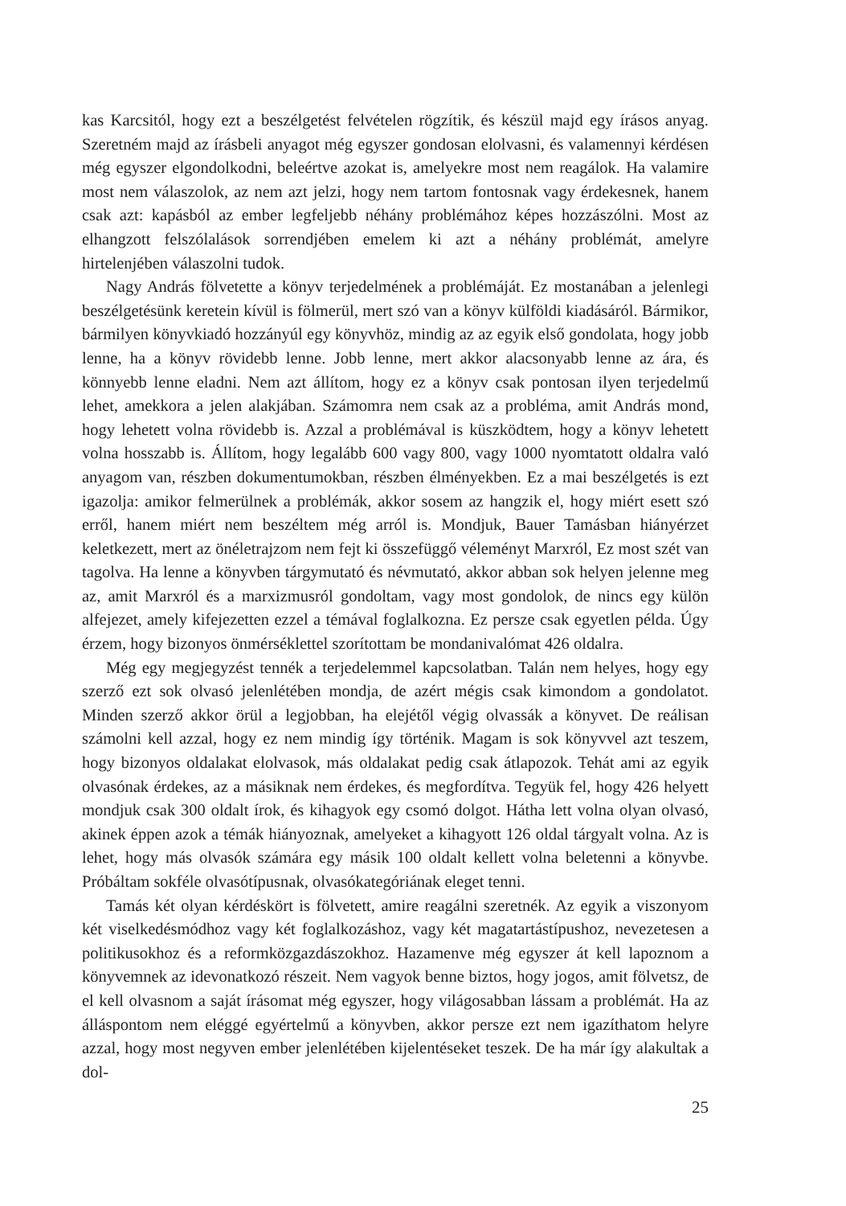kas Karcsitól, hogy ezt a beszélgetést felvételen rögzítik, és készül majd egy írásos anyag. Szeretném majd az írásbeli anyagot még egyszer gondosan elolvasni, és valamennyi kérdésen még egyszer elgondolkodni, beleértve azokat is, amelyekre most nem reagálok. Ha valamire most nem válaszolok, az nem azt jelzi, hogy nem tartom fontosnak vagy érdekesnek, hanem csak azt: kapásból az ember legfeljebb néhány problémához képes hozzászólni. Most az elhangzott felszólalások sorrendjében emelem ki azt a néhány problémát, amelyre hirtelenjében válaszolni tudok.
Nagy András fölvetette a könyv terjedelmének a problémáját. Ez mostanában a jelenlegi beszélgetésünk keretein kívül is fölmerül, mert szó van a könyv külföldi kiadásáról. Bármikor, bármilyen könyvkiadó hozzányúl egy könyvhöz, mindig az az egyik első gondolata, hogy jobb lenne, ha a könyv rövidebb lenne. Jobb lenne, mert akkor alacsonyabb lenne az ára, és könnyebb lenne eladni. Nem azt állítom, hogy ez a könyv csak pontosan ilyen terjedelmű lehet, amekkora a jelen alakjában. Számomra nem csak az a probléma, amit András mond, hogy lehetett volna rövidebb is. Azzal a problémával is küszködtem, hogy a könyv lehetett volna hosszabb is. Állítom, hogy legalább 600 vagy 800, vagy 1000 nyomtatott oldalra való anyagom van, részben dokumentumokban, részben élményekben. Ez a mai beszélgetés is ezt igazolja: amikor felmerülnek a problémák, akkor sosem az hangzik el, hogy miért esett szó erről, hanem miért nem beszéltem még arról is. Mondjuk, Bauer Tamásban hiányérzet keletkezett, mert az önéletrajzom nem fejt ki összefüggő véleményt Marxról, Ez most szét van tagolva. Ha lenne a könyvben tárgymutató és névmutató, akkor abban sok helyen jelenne meg az, amit Marxról és a marxizmusról gondoltam, vagy most gondolok, de nincs egy külön alfejezet, amely kifejezetten ezzel a témával foglalkozna. Ez persze csak egyetlen példa. Úgy érzem, hogy bizonyos önmérséklettel szorítottam be mondanivalómat 426 oldalra.
Még egy megjegyzést tennék a terjedelemmel kapcsolatban. Talán nem helyes, hogy egy szerző ezt sok olvasó jelenlétében mondja, de azért mégis csak kimondom a gondolatot. Minden szerző akkor örül a legjobban, ha elejétől végig olvassák a könyvet. De reálisan számolni kell azzal, hogy ez nem mindig így történik. Magam is sok könyvvel azt teszem, hogy bizonyos oldalakat elolvasok, más oldalakat pedig csak átlapozok. Tehát ami az egyik olvasónak érdekes, az a másiknak nem érdekes, és megfordítva. Tegyük fel, hogy 426 helyett mondjuk csak 300 oldalt írok, és kihagyok egy csomó dolgot. Hátha lett volna olyan olvasó, akinek éppen azok a témák hiányoznak, amelyeket a kihagyott 126 oldal tárgyalt volna. Az is lehet, hogy más olvasók számára egy másik 100 oldalt kellett volna beletenni a könyvbe. Próbáltam sokféle olvasótípusnak, olvasókategóriának eleget tenni.
Tamás két olyan kérdéskört is fölvetett, amire reagálni szeretnék. Az egyik a viszonyom két viselkedésmódhoz vagy két foglalkozáshoz, vagy két magatartástípushoz, nevezetesen a politikusokhoz és a reformközgazdászokhoz. Hazamenve még egyszer át kell lapoznom a könyvemnek az idevonatkozó részeit. Nem vagyok benne biztos, hogy jogos, amit fölvetsz, de el kell olvasnom a saját írásomat még egyszer, hogy világosabban lássam a problémát. Ha az álláspontom nem eléggé egyértelmű a könyvben, akkor persze ezt nem igazíthatom helyre azzal, hogy most negyven ember jelenlétében kijelentéseket teszek. De ha már így alakultak a dol-
25